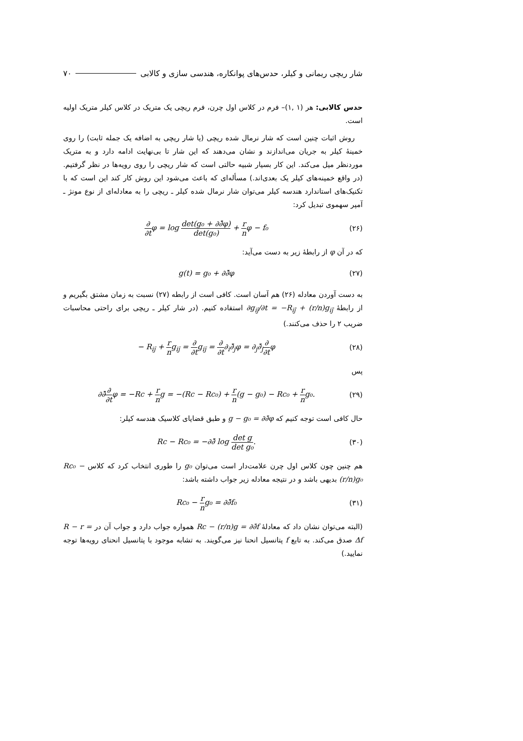شار ریچی ریمانی و کیلر، حدس‌های پوانکاره، هندسی سازی و کالابی ۷۰
حدس کالابی: هر (۱ ,۱)– فرم در کلاس اول چرن، فرم ریچی یک متریک در کلاس کیلر متریک اولیه است.
روش اثبات چنین است که شار نرمال شده ریچی (یا شار ریچی به اضافه یک جمله ثابت) را روی خمینهٔ کیلر به جریان می‌اندازند و نشان می‌دهند که این شار تا بی‌نهایت ادامه دارد و به متریک موردنظر میل می‌کند. این کار بسیار شبیه حالتی است که شار ریچی را روی رویه‌ها در نظر گرفتیم. (در واقع خمینه‌های کیلر یک بعدی‌اند.) مسأله‌ای که باعث می‌شود این روش کار کند این است که با تکنیک‌های استاندارد هندسه کیلر می‌توان شار نرمال شده کیلر ـ ریچی را به معادله‌ای از نوع مونژ ـ آمپر سهموی تبدیل کرد:
∂ ∂tφ = log det(g₀ + ∂∂̄φ) det(g₀) + r nφ − f₀ (۲۶)
که در آن φ از رابطهٔ زیر به دست می‌آید:
g(t) = g₀ + ∂∂̄φ (۲۷)
به دست آوردن معادله (۲۶) هم آسان است. کافی است از رابطه (۲۷) نسبت به زمان مشتق بگیریم و از رابطهٔ ∂g<sub>ij̄</sub>/∂t = −R<sub>ij̄</sub> + (r/n)g<sub>ij̄</sub> استفاده کنیم. (در شار کیلر ـ ریچی برای راحتی محاسبات ضریب ۲ را حذف می‌کنند.)
− R<sub>ij̄</sub> + r ng<sub>ij̄</sub> = ∂ ∂tg<sub>ij̄</sub> = ∂ ∂t∂<sub>i</sub>∂̄<sub>j</sub>φ = ∂<sub>j</sub>∂̄<sub>j</sub>∂ ∂tφ (۲۸)
پس
∂∂̄∂ ∂tφ = −Rc + r ng = −(Rc − Rc₀) + r n(g − g₀) − Rc₀ + r ng₀. (۲۹)
حال کافی است توجه کنیم که g − g₀ = ∂∂̄φ و طبق قضایای کلاسیک هندسه کیلر:
Rc − Rc₀ = −∂∂̄ log det g det g₀. (۳۰)
هم چنین چون کلاس اول چرن علامت‌دار است می‌توان g₀ را طوری انتخاب کرد که کلاس Rc₀ − (r/n)g₀ بدیهی باشد و در نتیجه معادله زیر جواب داشته باشد:
Rc₀ − r ng₀ = ∂∂̄f₀ (۳۱)
(البته می‌توان نشان داد که معادلهٔ Rc − (r/n)g = ∂∂̄f همواره جواب دارد و جواب آن در R − r = Δf صدق می‌کند. به تابع f پتانسیل انحنا نیز می‌گویند. به تشابه موجود با پتانسیل انحنای رویه‌ها توجه نمایید.)